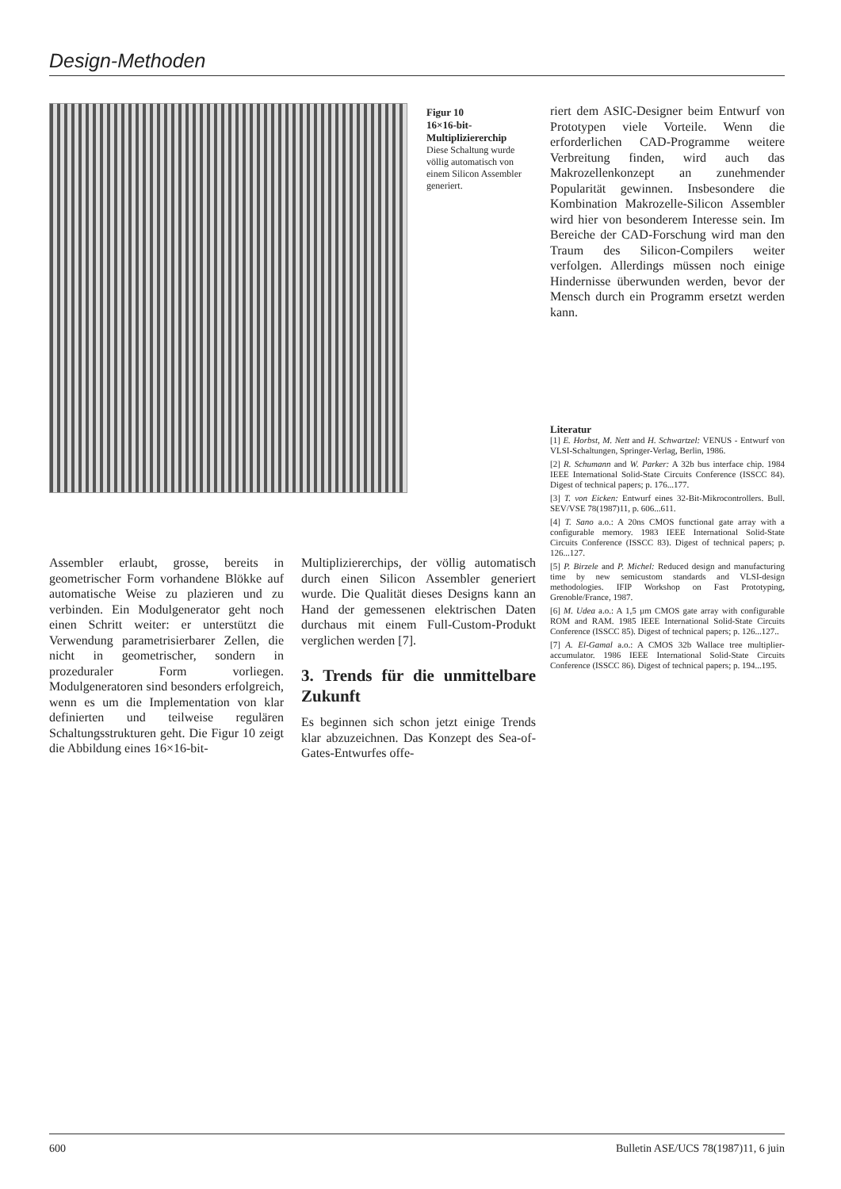Design-Methoden
Figur 10
16×16-bit-Multipliziererchip
Diese Schaltung wurde völlig automatisch von einem Silicon Assembler generiert.
riert dem ASIC-Designer beim Entwurf von Prototypen viele Vorteile. Wenn die erforderlichen CAD-Programme weitere Verbreitung finden, wird auch das Makrozellenkonzept an zunehmender Popularität gewinnen. Insbesondere die Kombination Makrozelle-Silicon Assembler wird hier von besonderem Interesse sein. Im Bereiche der CAD-Forschung wird man den Traum des Silicon-Compilers weiter verfolgen. Allerdings müssen noch einige Hindernisse überwunden werden, bevor der Mensch durch ein Programm ersetzt werden kann.
Literatur
[1] E. Horbst, M. Nett and H. Schwartzel: VENUS - Entwurf von VLSI-Schaltungen, Springer-Verlag, Berlin, 1986.
[2] R. Schumann and W. Parker: A 32b bus interface chip. 1984 IEEE International Solid-State Circuits Conference (ISSCC 84). Digest of technical papers; p. 176...177.
[3] T. von Eicken: Entwurf eines 32-Bit-Mikrocontrollers. Bull. SEV/VSE 78(1987)11, p. 606...611.
[4] T. Sano a.o.: A 20ns CMOS functional gate array with a configurable memory. 1983 IEEE International Solid-State Circuits Conference (ISSCC 83). Digest of technical papers; p. 126...127.
[5] P. Birzele and P. Michel: Reduced design and manufacturing time by new semicustom standards and VLSI-design methodologies. IFIP Workshop on Fast Prototyping, Grenoble/France, 1987.
[6] M. Udea a.o.: A 1,5 µm CMOS gate array with configurable ROM and RAM. 1985 IEEE International Solid-State Circuits Conference (ISSCC 85). Digest of technical papers; p. 126...127..
[7] A. El-Gamal a.o.: A CMOS 32b Wallace tree multiplier-accumulator. 1986 IEEE International Solid-State Circuits Conference (ISSCC 86). Digest of technical papers; p. 194...195.
Assembler erlaubt, grosse, bereits in geometrischer Form vorhandene Blökke auf automatische Weise zu plazieren und zu verbinden. Ein Modulgenerator geht noch einen Schritt weiter: er unterstützt die Verwendung parametrisierbarer Zellen, die nicht in geometrischer, sondern in prozeduraler Form vorliegen. Modulgeneratoren sind besonders erfolgreich, wenn es um die Implementation von klar definierten und teilweise regulären Schaltungsstrukturen geht. Die Figur 10 zeigt die Abbildung eines 16×16-bit-
Multipliziererchips, der völlig automatisch durch einen Silicon Assembler generiert wurde. Die Qualität dieses Designs kann an Hand der gemessenen elektrischen Daten durchaus mit einem Full-Custom-Produkt verglichen werden [7].
3. Trends für die unmittelbare Zukunft
Es beginnen sich schon jetzt einige Trends klar abzuzeichnen. Das Konzept des Sea-of-Gates-Entwurfes offe-
600 Bulletin ASE/UCS 78(1987)11, 6 juin